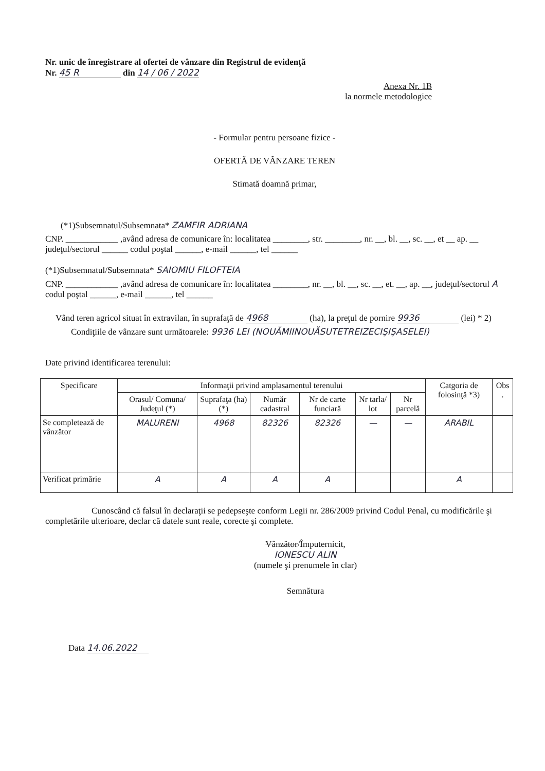Nr. unic de înregistrare al ofertei de vânzare din Registrul de evidenţă
Nr. 45 R din 14 / 06 / 2022
Anexa Nr. 1B
la normele metodologice
- Formular pentru persoane fizice -
OFERTĂ DE VÂNZARE TEREN
Stimată doamnă primar,
(*1)Subsemnatul/Subsemnata* ZAMFIR ADRIANA
CNP. ____________ ,având adresa de comunicare în: localitatea ________, str. ________, nr. __, bl. __, sc. __, et __ ap. __ judeţul/sectorul ______ codul poştal ______, e-mail ______, tel ______
(*1)Subsemnatul/Subsemnata* SAIOMIU FILOFTEIA
CNP. ____________ ,având adresa de comunicare în: localitatea ________, nr. __, bl. __, sc. __, et. __, ap. __, judeţul/sectorul A codul poştal ______, e-mail ______, tel ______
Vând teren agricol situat în extravilan, în suprafaţă de 4968 (ha), la preţul de pornire 9936 (lei) * 2)
Condiţiile de vânzare sunt următoarele: 9936 LEI (NOUĂMIINOUĂSUTETREIZECIŞIŞASELEI)
Date privind identificarea terenului:
| Specificare | Informaţii privind amplasamentul terenului | | | | | | Catgoria de folosinţă *3) | Obs . |
| --- | --- | --- | --- | --- | --- | --- | --- | --- |
| | Orasul/ Comuna/ Judeţul (*) | Suprafaţa (ha) (*) | Număr cadastral | Nr de carte funciară | Nr tarla/ lot | Nr parcelă | | |
| Se completează de vânzător | MALURENI | 4968 | 82326 | 82326 | — | — | ARABIL | |
| Verificat primărie | A | A | A | A | | | A | |
Cunoscând că falsul în declaraţii se pedepseşte conform Legii nr. 286/2009 privind Codul Penal, cu modificările şi completările ulterioare, declar că datele sunt reale, corecte şi complete.
Vânzător/Împuternicit,
IONESCU ALIN
(numele şi prenumele în clar)
Semnătura
Data 14.06.2022